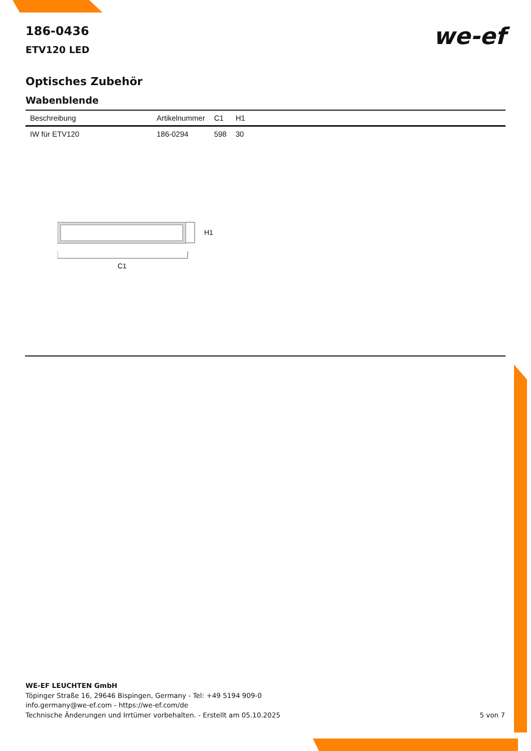we-ef
186-0436
ETV120 LED
Optisches Zubehör
Wabenblende
| Beschreibung | Artikelnummer | C1 | H1 |
| --- | --- | --- | --- |
| IW für ETV120 | 186-0294 | 598 | 30 |
H1
C1
WE-EF LEUCHTEN GmbH
Töpinger Straße 16, 29646 Bispingen, Germany - Tel: +49 5194 909-0
info.germany@we-ef.com - https://we-ef.com/de
Technische Änderungen und Irrtümer vorbehalten. - Erstellt am 05.10.2025 5 von 7